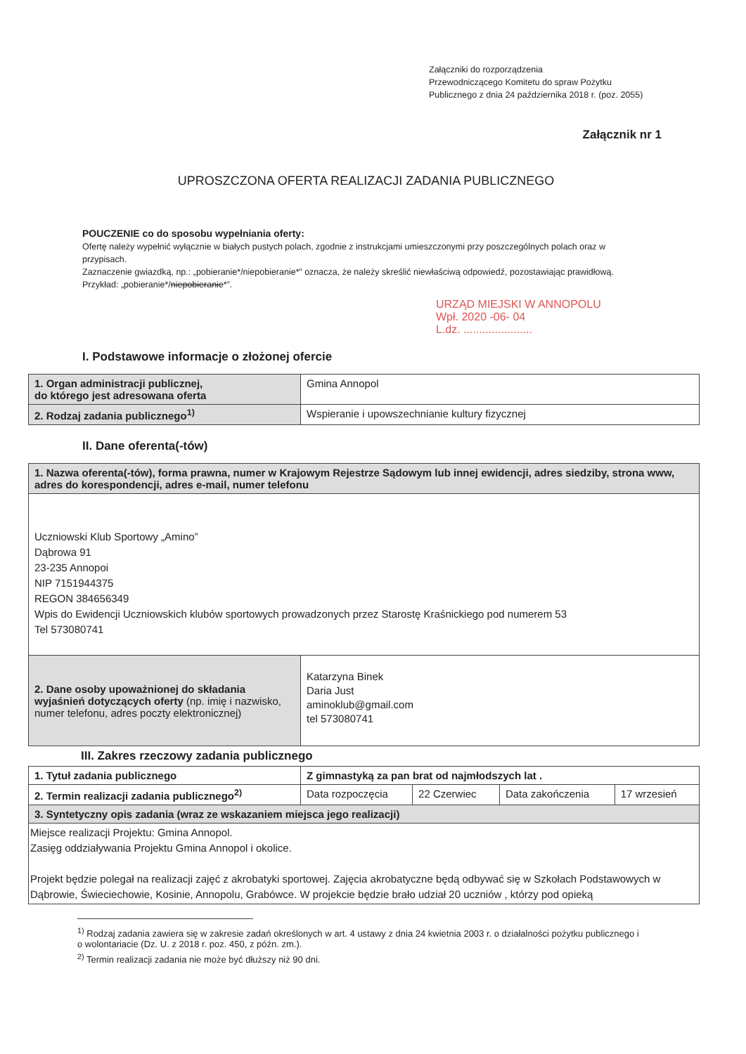Załączniki do rozporządzenia
Przewodniczącego Komitetu do spraw Pożytku
Publicznego z dnia 24 października 2018 r. (poz. 2055)
Załącznik nr 1
UPROSZCZONA OFERTA REALIZACJI ZADANIA PUBLICZNEGO
POUCZENIE co do sposobu wypełniania oferty:
Ofertę należy wypełnić wyłącznie w białych pustych polach, zgodnie z instrukcjami umieszczonymi przy poszczególnych polach oraz w przypisach.
Zaznaczenie gwiazdką, np.: „pobieranie*/niepobieranie*” oznacza, że należy skreślić niewłaściwą odpowiedź, pozostawiając prawidłową. Przykład: „pobieranie*/niepobieranie*”.
URZĄD MIEJSKI W ANNOPOLU
Wpł. 2020 -06- 04
L.dz. ......................
I. Podstawowe informacje o złożonej ofercie
| 1. Organ administracji publicznej, do którego jest adresowana oferta | Gmina Annopol |
| 2. Rodzaj zadania publicznego<sup>1)</sup> | Wspieranie i upowszechnianie kultury fizycznej |
II. Dane oferenta(-tów)
| 1. Nazwa oferenta(-tów), forma prawna, numer w Krajowym Rejestrze Sądowym lub innej ewidencji, adres siedziby, strona www, adres do korespondencji, adres e-mail, numer telefonu | |
| --- | --- |
| Uczniowski Klub Sportowy „Amino” Dąbrowa 91 23-235 Annopoi NIP 7151944375 REGON 384656349 Wpis do Ewidencji Uczniowskich klubów sportowych prowadzonych przez Starostę Kraśnickiego pod numerem 53 Tel 573080741 | |
| 2. Dane osoby upoważnionej do składania wyjaśnień dotyczących oferty (np. imię i nazwisko, numer telefonu, adres poczty elektronicznej) | Katarzyna Binek Daria Just aminoklub@gmail.com tel 573080741 |
III. Zakres rzeczowy zadania publicznego
| 1. Tytuł zadania publicznego | Z gimnastyką za pan brat od najmłodszych lat . | | | |
| 2. Termin realizacji zadania publicznego<sup>2)</sup> | Data rozpoczęcia | 22 Czerwiec | Data zakończenia | 17 wrzesień |
| 3. Syntetyczny opis zadania (wraz ze wskazaniem miejsca jego realizacji) | | | | |
| Miejsce realizacji Projektu: Gmina Annopol. Zasięg oddziaływania Projektu Gmina Annopol i okolice. Projekt będzie polegał na realizacji zajęć z akrobatyki sportowej. Zajęcia akrobatyczne będą odbywać się w Szkołach Podstawowych w Dąbrowie, Świeciechowie, Kosinie, Annopolu, Grabówce. W projekcie będzie brało udział 20 uczniów , którzy pod opieką | | | | |
<sup>1)</sup> Rodzaj zadania zawiera się w zakresie zadań określonych w art. 4 ustawy z dnia 24 kwietnia 2003 r. o działalności pożytku publicznego i o wolontariacie (Dz. U. z 2018 r. poz. 450, z późn. zm.).
<sup>2)</sup> Termin realizacji zadania nie może być dłuższy niż 90 dni.